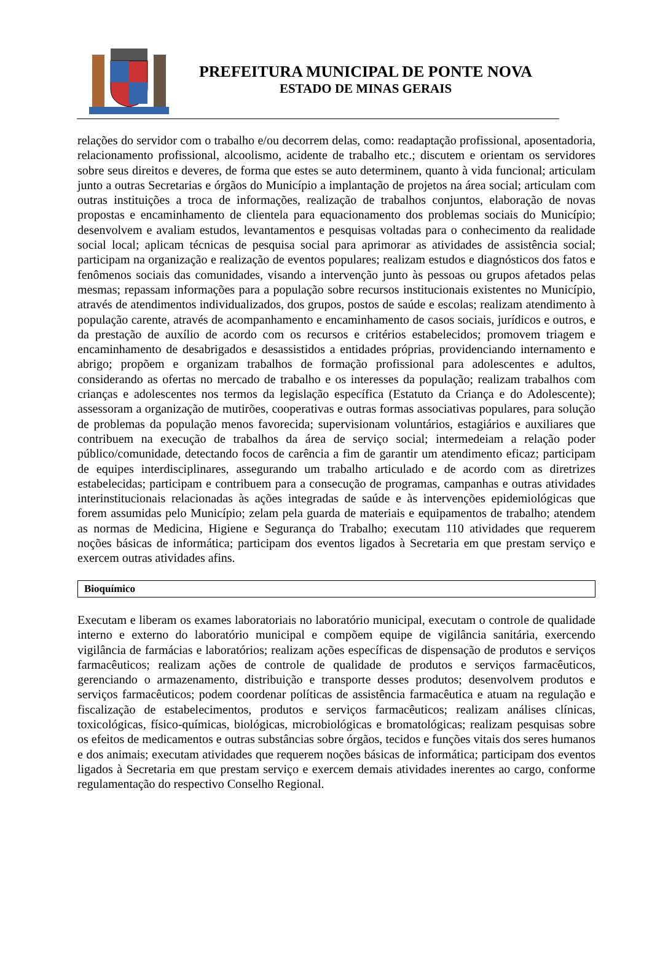PREFEITURA MUNICIPAL DE PONTE NOVA
ESTADO DE MINAS GERAIS
relações do servidor com o trabalho e/ou decorrem delas, como: readaptação profissional, aposentadoria, relacionamento profissional, alcoolismo, acidente de trabalho etc.; discutem e orientam os servidores sobre seus direitos e deveres, de forma que estes se auto determinem, quanto à vida funcional; articulam junto a outras Secretarias e órgãos do Município a implantação de projetos na área social; articulam com outras instituições a troca de informações, realização de trabalhos conjuntos, elaboração de novas propostas e encaminhamento de clientela para equacionamento dos problemas sociais do Município; desenvolvem e avaliam estudos, levantamentos e pesquisas voltadas para o conhecimento da realidade social local; aplicam técnicas de pesquisa social para aprimorar as atividades de assistência social; participam na organização e realização de eventos populares; realizam estudos e diagnósticos dos fatos e fenômenos sociais das comunidades, visando a intervenção junto às pessoas ou grupos afetados pelas mesmas; repassam informações para a população sobre recursos institucionais existentes no Município, através de atendimentos individualizados, dos grupos, postos de saúde e escolas; realizam atendimento à população carente, através de acompanhamento e encaminhamento de casos sociais, jurídicos e outros, e da prestação de auxílio de acordo com os recursos e critérios estabelecidos; promovem triagem e encaminhamento de desabrigados e desassistidos a entidades próprias, providenciando internamento e abrigo; propõem e organizam trabalhos de formação profissional para adolescentes e adultos, considerando as ofertas no mercado de trabalho e os interesses da população; realizam trabalhos com crianças e adolescentes nos termos da legislação específica (Estatuto da Criança e do Adolescente); assessoram a organização de mutirões, cooperativas e outras formas associativas populares, para solução de problemas da população menos favorecida; supervisionam voluntários, estagiários e auxiliares que contribuem na execução de trabalhos da área de serviço social; intermedeiam a relação poder público/comunidade, detectando focos de carência a fim de garantir um atendimento eficaz; participam de equipes interdisciplinares, assegurando um trabalho articulado e de acordo com as diretrizes estabelecidas; participam e contribuem para a consecução de programas, campanhas e outras atividades interinstitucionais relacionadas às ações integradas de saúde e às intervenções epidemiológicas que forem assumidas pelo Município; zelam pela guarda de materiais e equipamentos de trabalho; atendem as normas de Medicina, Higiene e Segurança do Trabalho; executam 110 atividades que requerem noções básicas de informática; participam dos eventos ligados à Secretaria em que prestam serviço e exercem outras atividades afins.
Bioquímico
Executam e liberam os exames laboratoriais no laboratório municipal, executam o controle de qualidade interno e externo do laboratório municipal e compõem equipe de vigilância sanitária, exercendo vigilância de farmácias e laboratórios; realizam ações específicas de dispensação de produtos e serviços farmacêuticos; realizam ações de controle de qualidade de produtos e serviços farmacêuticos, gerenciando o armazenamento, distribuição e transporte desses produtos; desenvolvem produtos e serviços farmacêuticos; podem coordenar políticas de assistência farmacêutica e atuam na regulação e fiscalização de estabelecimentos, produtos e serviços farmacêuticos; realizam análises clínicas, toxicológicas, físico-químicas, biológicas, microbiológicas e bromatológicas; realizam pesquisas sobre os efeitos de medicamentos e outras substâncias sobre órgãos, tecidos e funções vitais dos seres humanos e dos animais; executam atividades que requerem noções básicas de informática; participam dos eventos ligados à Secretaria em que prestam serviço e exercem demais atividades inerentes ao cargo, conforme regulamentação do respectivo Conselho Regional.